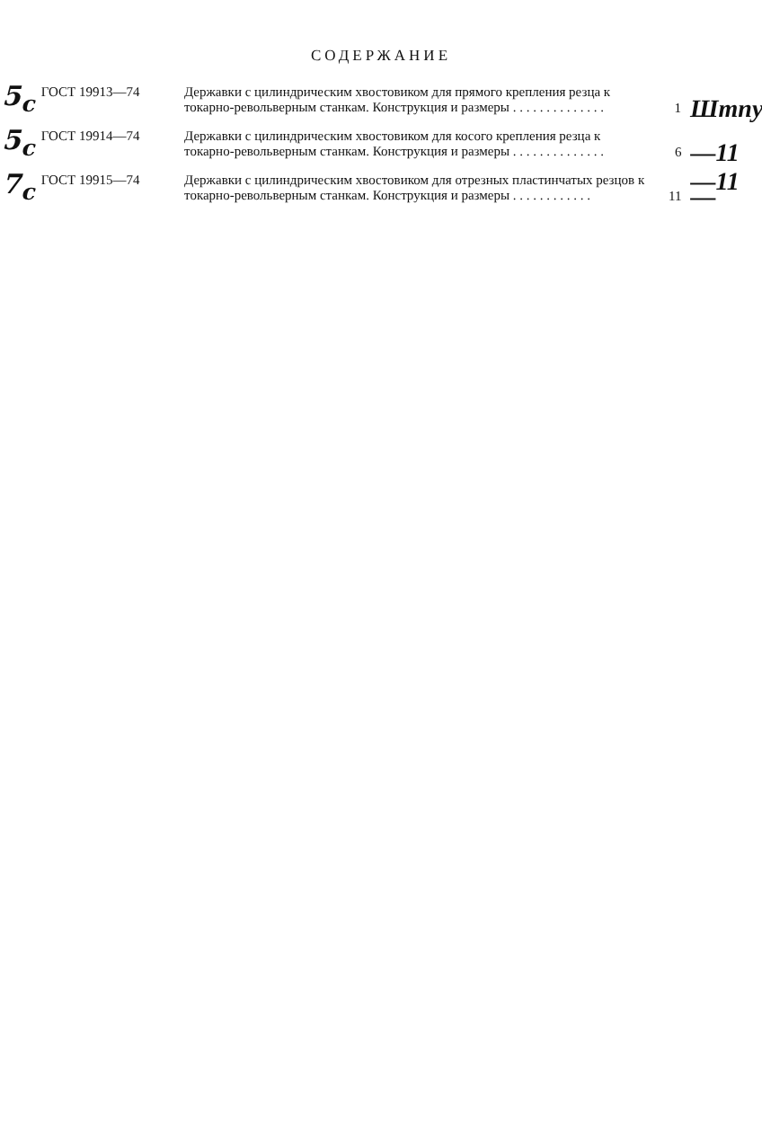СОДЕРЖАНИЕ
5<sub>c</sub>
ГОСТ 19913—74 Державки с цилиндрическим хвостовиком для прямого крепления резца к токарно-револьверным станкам. Конструкция и размеры . . . . . . . . . . . . . .
1
Штпу
5<sub>c</sub>
ГОСТ 19914—74 Державки с цилиндрическим хвостовиком для косого крепления резца к токарно-револьверным станкам. Конструкция и размеры . . . . . . . . . . . . . .
6
—11
7<sub>c</sub>
ГОСТ 19915—74 Державки с цилиндрическим хвостовиком для отрезных пластинчатых резцов к токарно-револьверным станкам. Конструкция и размеры . . . . . . . . . . . .
11
—11—